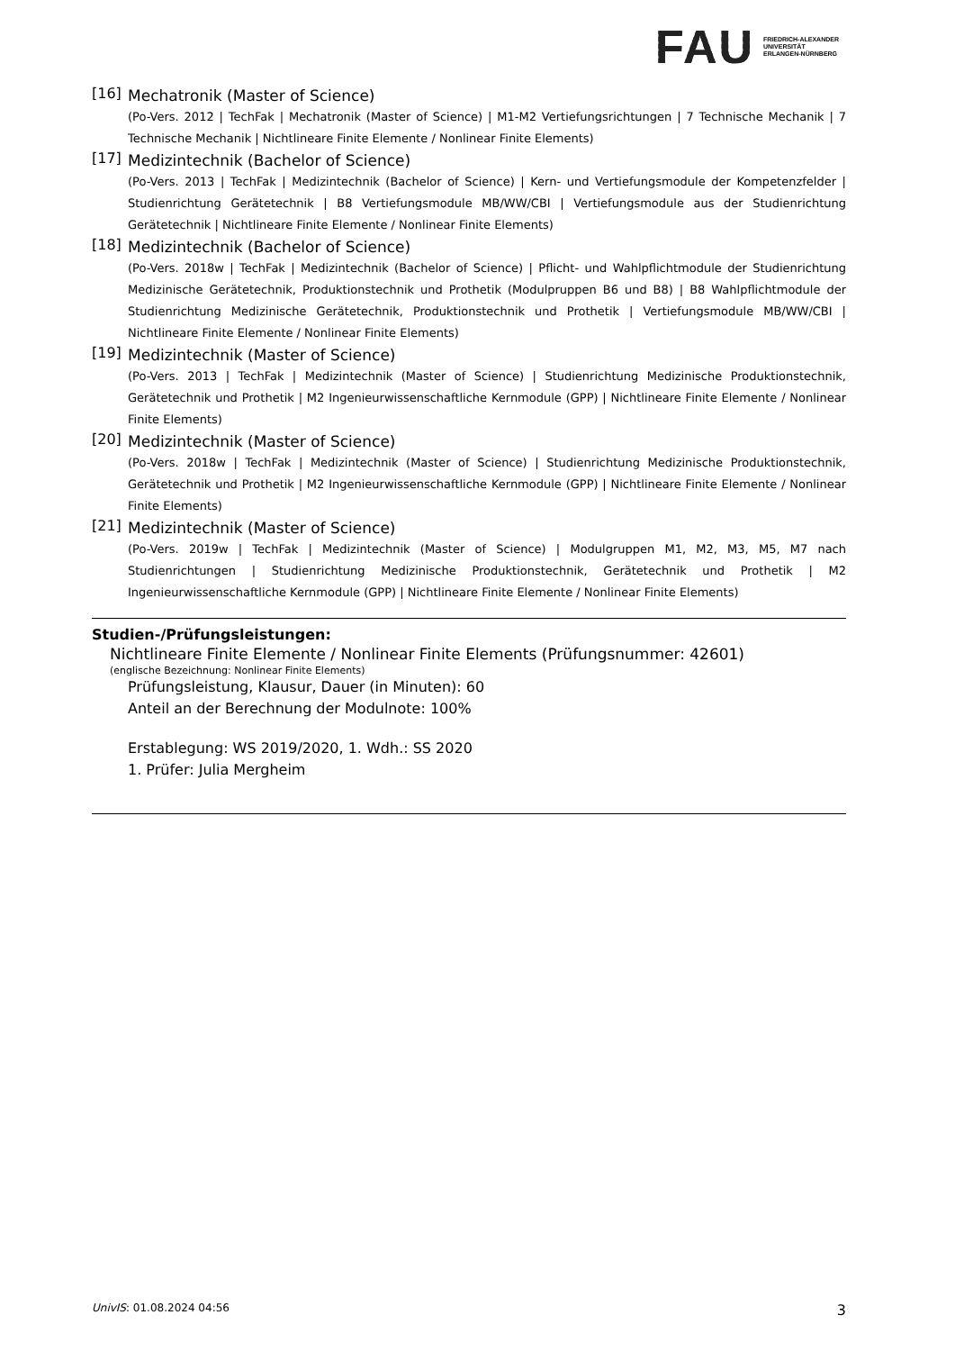FAU
FRIEDRICH-ALEXANDER
UNIVERSITÄT
ERLANGEN-NÜRNBERG
[16]
Mechatronik (Master of Science)
(Po-Vers. 2012 | TechFak | Mechatronik (Master of Science) | M1-M2 Vertiefungsrichtungen | 7 Technische Mechanik | 7 Technische Mechanik | Nichtlineare Finite Elemente / Nonlinear Finite Elements)
[17]
Medizintechnik (Bachelor of Science)
(Po-Vers. 2013 | TechFak | Medizintechnik (Bachelor of Science) | Kern- und Vertiefungsmodule der Kompetenzfelder | Studienrichtung Gerätetechnik | B8 Vertiefungsmodule MB/WW/CBI | Vertiefungsmodule aus der Studienrichtung Gerätetechnik | Nichtlineare Finite Elemente / Nonlinear Finite Elements)
[18]
Medizintechnik (Bachelor of Science)
(Po-Vers. 2018w | TechFak | Medizintechnik (Bachelor of Science) | Pflicht- und Wahlpflichtmodule der Studienrichtung Medizinische Gerätetechnik, Produktionstechnik und Prothetik (Modulpruppen B6 und B8) | B8 Wahlpflichtmodule der Studienrichtung Medizinische Gerätetechnik, Produktionstechnik und Prothetik | Vertiefungsmodule MB/WW/CBI | Nichtlineare Finite Elemente / Nonlinear Finite Elements)
[19]
Medizintechnik (Master of Science)
(Po-Vers. 2013 | TechFak | Medizintechnik (Master of Science) | Studienrichtung Medizinische Produktionstechnik, Gerätetechnik und Prothetik | M2 Ingenieurwissenschaftliche Kernmodule (GPP) | Nichtlineare Finite Elemente / Nonlinear Finite Elements)
[20]
Medizintechnik (Master of Science)
(Po-Vers. 2018w | TechFak | Medizintechnik (Master of Science) | Studienrichtung Medizinische Produktionstechnik, Gerätetechnik und Prothetik | M2 Ingenieurwissenschaftliche Kernmodule (GPP) | Nichtlineare Finite Elemente / Nonlinear Finite Elements)
[21]
Medizintechnik (Master of Science)
(Po-Vers. 2019w | TechFak | Medizintechnik (Master of Science) | Modulgruppen M1, M2, M3, M5, M7 nach Studienrichtungen | Studienrichtung Medizinische Produktionstechnik, Gerätetechnik und Prothetik | M2 Ingenieurwissenschaftliche Kernmodule (GPP) | Nichtlineare Finite Elemente / Nonlinear Finite Elements)
Studien-/Prüfungsleistungen:
Nichtlineare Finite Elemente / Nonlinear Finite Elements (Prüfungsnummer: 42601)
(englische Bezeichnung: Nonlinear Finite Elements)
Prüfungsleistung, Klausur, Dauer (in Minuten): 60
Anteil an der Berechnung der Modulnote: 100%
Erstablegung: WS 2019/2020, 1. Wdh.: SS 2020
1. Prüfer: Julia Mergheim
UnivIS: 01.08.2024 04:56 3